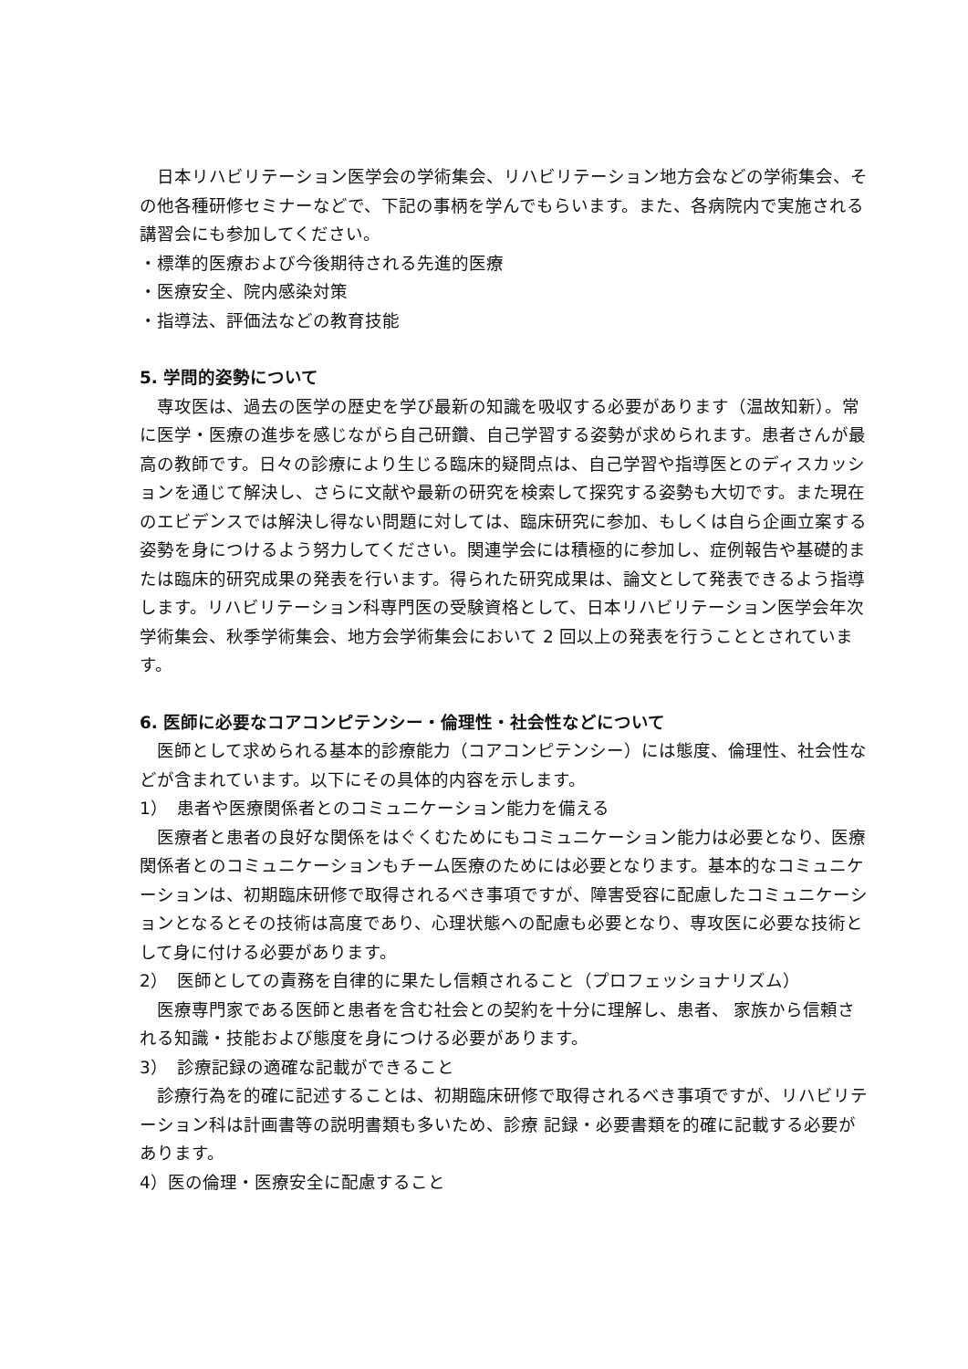日本リハビリテーション医学会の学術集会、リハビリテーション地方会などの学術集会、その他各種研修セミナーなどで、下記の事柄を学んでもらいます。また、各病院内で実施される講習会にも参加してください。
・標準的医療および今後期待される先進的医療
・医療安全、院内感染対策
・指導法、評価法などの教育技能
5. 学問的姿勢について
専攻医は、過去の医学の歴史を学び最新の知識を吸収する必要があります（温故知新）。常に医学・医療の進歩を感じながら自己研鑽、自己学習する姿勢が求められます。患者さんが最高の教師です。日々の診療により生じる臨床的疑問点は、自己学習や指導医とのディスカッションを通じて解決し、さらに文献や最新の研究を検索して探究する姿勢も大切です。また現在のエビデンスでは解決し得ない問題に対しては、臨床研究に参加、もしくは自ら企画立案する姿勢を身につけるよう努力してください。関連学会には積極的に参加し、症例報告や基礎的または臨床的研究成果の発表を行います。得られた研究成果は、論文として発表できるよう指導します。リハビリテーション科専門医の受験資格として、日本リハビリテーション医学会年次学術集会、秋季学術集会、地方会学術集会において 2 回以上の発表を行うこととされています。
6. 医師に必要なコアコンピテンシー・倫理性・社会性などについて
医師として求められる基本的診療能力（コアコンピテンシー）には態度、倫理性、社会性などが含まれています。以下にその具体的内容を示します。
1）　患者や医療関係者とのコミュニケーション能力を備える
医療者と患者の良好な関係をはぐくむためにもコミュニケーション能力は必要となり、医療関係者とのコミュニケーションもチーム医療のためには必要となります。基本的なコミュニケーションは、初期臨床研修で取得されるべき事項ですが、障害受容に配慮したコミュニケーションとなるとその技術は高度であり、心理状態への配慮も必要となり、専攻医に必要な技術として身に付ける必要があります。
2）　医師としての責務を自律的に果たし信頼されること（プロフェッショナリズム）
医療専門家である医師と患者を含む社会との契約を十分に理解し、患者、 家族から信頼される知識・技能および態度を身につける必要があります。
3）　診療記録の適確な記載ができること
診療行為を的確に記述することは、初期臨床研修で取得されるべき事項ですが、リハビリテーション科は計画書等の説明書類も多いため、診療 記録・必要書類を的確に記載する必要があります。
4）医の倫理・医療安全に配慮すること